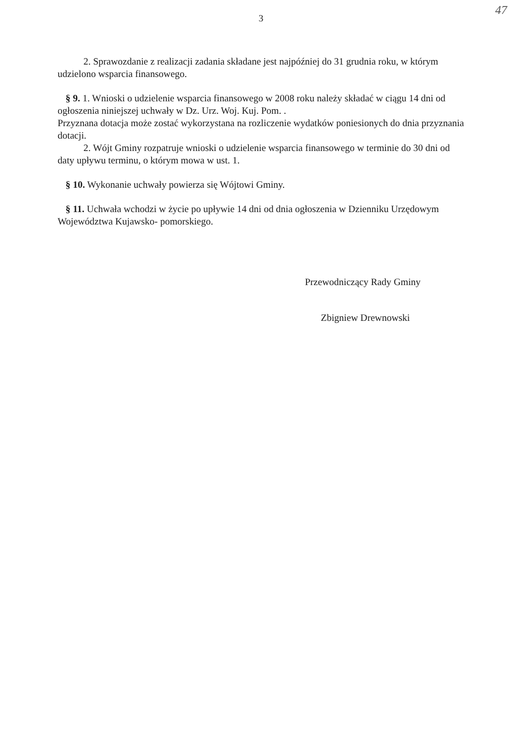47
3
2. Sprawozdanie z realizacji zadania składane jest najpóźniej do 31 grudnia roku, w którym udzielono wsparcia finansowego.
§ 9. 1. Wnioski o udzielenie wsparcia finansowego w 2008 roku należy składać w ciągu 14 dni od ogłoszenia niniejszej uchwały w Dz. Urz. Woj. Kuj. Pom. .
Przyznana dotacja może zostać wykorzystana na rozliczenie wydatków poniesionych do dnia przyznania dotacji.
2. Wójt Gminy rozpatruje wnioski o udzielenie wsparcia finansowego w terminie do 30 dni od daty upływu terminu, o którym mowa w ust. 1.
§ 10. Wykonanie uchwały powierza się Wójtowi Gminy.
§ 11. Uchwała wchodzi w życie po upływie 14 dni od dnia ogłoszenia w Dzienniku Urzędowym Województwa Kujawsko- pomorskiego.
Przewodniczący Rady Gminy
Zbigniew Drewnowski